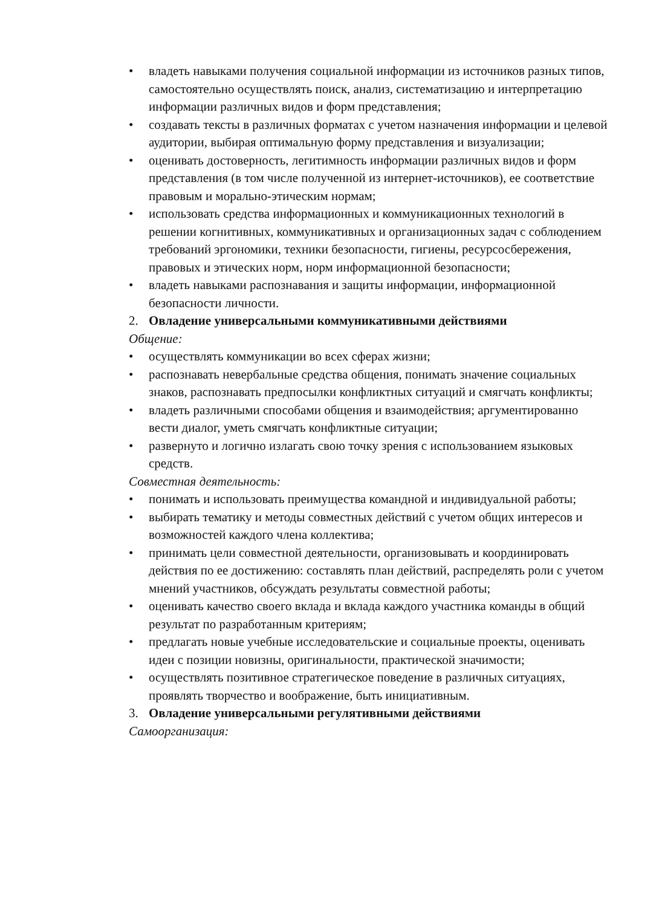• владеть навыками получения социальной информации из источников разных типов, самостоятельно осуществлять поиск, анализ, систематизацию и интерпретацию информации различных видов и форм представления;
• создавать тексты в различных форматах с учетом назначения информации и целевой аудитории, выбирая оптимальную форму представления и визуализации;
• оценивать достоверность, легитимность информации различных видов и форм представления (в том числе полученной из интернет-источников), ее соответствие правовым и морально-этическим нормам;
• использовать средства информационных и коммуникационных технологий в решении когнитивных, коммуникативных и организационных задач с соблюдением требований эргономики, техники безопасности, гигиены, ресурсосбережения, правовых и этических норм, норм информационной безопасности;
• владеть навыками распознавания и защиты информации, информационной безопасности личности.
2. Овладение универсальными коммуникативными действиями
Общение:
• осуществлять коммуникации во всех сферах жизни;
• распознавать невербальные средства общения, понимать значение социальных знаков, распознавать предпосылки конфликтных ситуаций и смягчать конфликты;
• владеть различными способами общения и взаимодействия; аргументированно вести диалог, уметь смягчать конфликтные ситуации;
• развернуто и логично излагать свою точку зрения с использованием языковых средств.
Совместная деятельность:
• понимать и использовать преимущества командной и индивидуальной работы;
• выбирать тематику и методы совместных действий с учетом общих интересов и возможностей каждого члена коллектива;
• принимать цели совместной деятельности, организовывать и координировать действия по ее достижению: составлять план действий, распределять роли с учетом мнений участников, обсуждать результаты совместной работы;
• оценивать качество своего вклада и вклада каждого участника команды в общий результат по разработанным критериям;
• предлагать новые учебные исследовательские и социальные проекты, оценивать идеи с позиции новизны, оригинальности, практической значимости;
• осуществлять позитивное стратегическое поведение в различных ситуациях, проявлять творчество и воображение, быть инициативным.
3. Овладение универсальными регулятивными действиями
Самоорганизация: